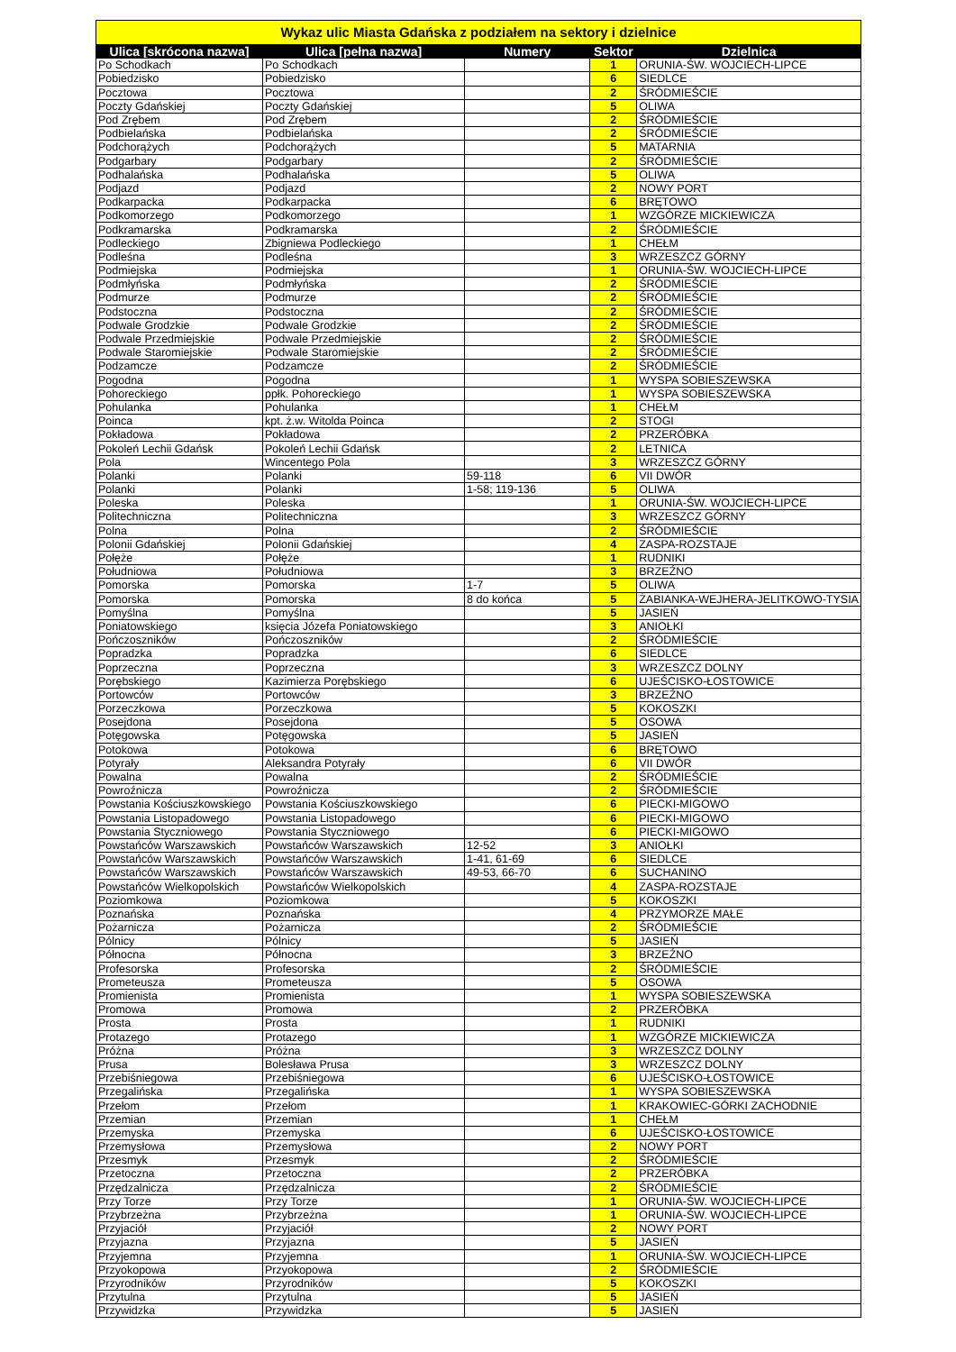| Wykaz ulic Miasta Gdańska z podziałem na sektory i dzielnice | | | | |
| Ulica [skrócona nazwa] | Ulica [pełna nazwa] | Numery | Sektor | Dzielnica |
| Po Schodkach | Po Schodkach | | 1 | ORUNIA-ŚW. WOJCIECH-LIPCE |
| Pobiedzisko | Pobiedzisko | | 6 | SIEDLCE |
| Pocztowa | Pocztowa | | 2 | ŚRÓDMIEŚCIE |
| Poczty Gdańskiej | Poczty Gdańskiej | | 5 | OLIWA |
| Pod Zrębem | Pod Zrębem | | 2 | ŚRÓDMIEŚCIE |
| Podbielańska | Podbielańska | | 2 | ŚRÓDMIEŚCIE |
| Podchorążych | Podchorążych | | 5 | MATARNIA |
| Podgarbary | Podgarbary | | 2 | ŚRÓDMIEŚCIE |
| Podhalańska | Podhalańska | | 5 | OLIWA |
| Podjazd | Podjazd | | 2 | NOWY PORT |
| Podkarpacka | Podkarpacka | | 6 | BRĘTOWO |
| Podkomorzego | Podkomorzego | | 1 | WZGÓRZE MICKIEWICZA |
| Podkramarska | Podkramarska | | 2 | ŚRÓDMIEŚCIE |
| Podleckiego | Zbigniewa Podleckiego | | 1 | CHEŁM |
| Podleśna | Podleśna | | 3 | WRZESZCZ GÓRNY |
| Podmiejska | Podmiejska | | 1 | ORUNIA-ŚW. WOJCIECH-LIPCE |
| Podmłyńska | Podmłyńska | | 2 | ŚRÓDMIEŚCIE |
| Podmurze | Podmurze | | 2 | ŚRÓDMIEŚCIE |
| Podstoczna | Podstoczna | | 2 | ŚRÓDMIEŚCIE |
| Podwale Grodzkie | Podwale Grodzkie | | 2 | ŚRÓDMIEŚCIE |
| Podwale Przedmiejskie | Podwale Przedmiejskie | | 2 | ŚRÓDMIEŚCIE |
| Podwale Staromiejskie | Podwale Staromiejskie | | 2 | ŚRÓDMIEŚCIE |
| Podzamcze | Podzamcze | | 2 | ŚRÓDMIEŚCIE |
| Pogodna | Pogodna | | 1 | WYSPA SOBIESZEWSKA |
| Pohoreckiego | ppłk. Pohoreckiego | | 1 | WYSPA SOBIESZEWSKA |
| Pohulanka | Pohulanka | | 1 | CHEŁM |
| Poinca | kpt. ż.w. Witolda Poinca | | 2 | STOGI |
| Pokładowa | Pokładowa | | 2 | PRZERÓBKA |
| Pokoleń Lechii Gdańsk | Pokoleń Lechii Gdańsk | | 2 | LETNICA |
| Pola | Wincentego Pola | | 3 | WRZESZCZ GÓRNY |
| Polanki | Polanki | 59-118 | 6 | VII DWÓR |
| Polanki | Polanki | 1-58; 119-136 | 5 | OLIWA |
| Poleska | Poleska | | 1 | ORUNIA-ŚW. WOJCIECH-LIPCE |
| Politechniczna | Politechniczna | | 3 | WRZESZCZ GÓRNY |
| Polna | Polna | | 2 | ŚRÓDMIEŚCIE |
| Polonii Gdańskiej | Polonii Gdańskiej | | 4 | ZASPA-ROZSTAJE |
| Połęże | Połęże | | 1 | RUDNIKI |
| Południowa | Południowa | | 3 | BRZEŹNO |
| Pomorska | Pomorska | 1-7 | 5 | OLIWA |
| Pomorska | Pomorska | 8 do końca | 5 | ŻABIANKA-WEJHERA-JELITKOWO-TYSIA |
| Pomyślna | Pomyślna | | 5 | JASIEŃ |
| Poniatowskiego | księcia Józefa Poniatowskiego | | 3 | ANIOŁKI |
| Pończoszników | Pończoszników | | 2 | ŚRÓDMIEŚCIE |
| Popradzka | Popradzka | | 6 | SIEDLCE |
| Poprzeczna | Poprzeczna | | 3 | WRZESZCZ DOLNY |
| Porębskiego | Kazimierza Porębskiego | | 6 | UJEŚCISKO-ŁOSTOWICE |
| Portowców | Portowców | | 3 | BRZEŹNO |
| Porzeczkowa | Porzeczkowa | | 5 | KOKOSZKI |
| Posejdona | Posejdona | | 5 | OSOWA |
| Potęgowska | Potęgowska | | 5 | JASIEŃ |
| Potokowa | Potokowa | | 6 | BRĘTOWO |
| Potyrały | Aleksandra Potyrały | | 6 | VII DWÓR |
| Powalna | Powalna | | 2 | ŚRÓDMIEŚCIE |
| Powroźnicza | Powroźnicza | | 2 | ŚRÓDMIEŚCIE |
| Powstania Kościuszkowskiego | Powstania Kościuszkowskiego | | 6 | PIECKI-MIGOWO |
| Powstania Listopadowego | Powstania Listopadowego | | 6 | PIECKI-MIGOWO |
| Powstania Styczniowego | Powstania Styczniowego | | 6 | PIECKI-MIGOWO |
| Powstańców Warszawskich | Powstańców Warszawskich | 12-52 | 3 | ANIOŁKI |
| Powstańców Warszawskich | Powstańców Warszawskich | 1-41, 61-69 | 6 | SIEDLCE |
| Powstańców Warszawskich | Powstańców Warszawskich | 49-53, 66-70 | 6 | SUCHANINO |
| Powstańców Wielkopolskich | Powstańców Wielkopolskich | | 4 | ZASPA-ROZSTAJE |
| Poziomkowa | Poziomkowa | | 5 | KOKOSZKI |
| Poznańska | Poznańska | | 4 | PRZYMORZE MAŁE |
| Pożarnicza | Pożarnicza | | 2 | ŚRÓDMIEŚCIE |
| Pólnicy | Pólnicy | | 5 | JASIEŃ |
| Północna | Północna | | 3 | BRZEŹNO |
| Profesorska | Profesorska | | 2 | ŚRÓDMIEŚCIE |
| Prometeusza | Prometeusza | | 5 | OSOWA |
| Promienista | Promienista | | 1 | WYSPA SOBIESZEWSKA |
| Promowa | Promowa | | 2 | PRZERÓBKA |
| Prosta | Prosta | | 1 | RUDNIKI |
| Protazego | Protazego | | 1 | WZGÓRZE MICKIEWICZA |
| Próżna | Próżna | | 3 | WRZESZCZ DOLNY |
| Prusa | Bolesława Prusa | | 3 | WRZESZCZ DOLNY |
| Przebiśniegowa | Przebiśniegowa | | 6 | UJEŚCISKO-ŁOSTOWICE |
| Przegalińska | Przegalińska | | 1 | WYSPA SOBIESZEWSKA |
| Przełom | Przełom | | 1 | KRAKOWIEC-GÓRKI ZACHODNIE |
| Przemian | Przemian | | 1 | CHEŁM |
| Przemyska | Przemyska | | 6 | UJEŚCISKO-ŁOSTOWICE |
| Przemysłowa | Przemysłowa | | 2 | NOWY PORT |
| Przesmyk | Przesmyk | | 2 | ŚRÓDMIEŚCIE |
| Przetoczna | Przetoczna | | 2 | PRZERÓBKA |
| Przędzalnicza | Przędzalnicza | | 2 | ŚRÓDMIEŚCIE |
| Przy Torze | Przy Torze | | 1 | ORUNIA-ŚW. WOJCIECH-LIPCE |
| Przybrzeżna | Przybrzeżna | | 1 | ORUNIA-ŚW. WOJCIECH-LIPCE |
| Przyjaciół | Przyjaciół | | 2 | NOWY PORT |
| Przyjazna | Przyjazna | | 5 | JASIEŃ |
| Przyjemna | Przyjemna | | 1 | ORUNIA-ŚW. WOJCIECH-LIPCE |
| Przyokopowa | Przyokopowa | | 2 | ŚRÓDMIEŚCIE |
| Przyrodników | Przyrodników | | 5 | KOKOSZKI |
| Przytulna | Przytulna | | 5 | JASIEŃ |
| Przywidzka | Przywidzka | | 5 | JASIEŃ |